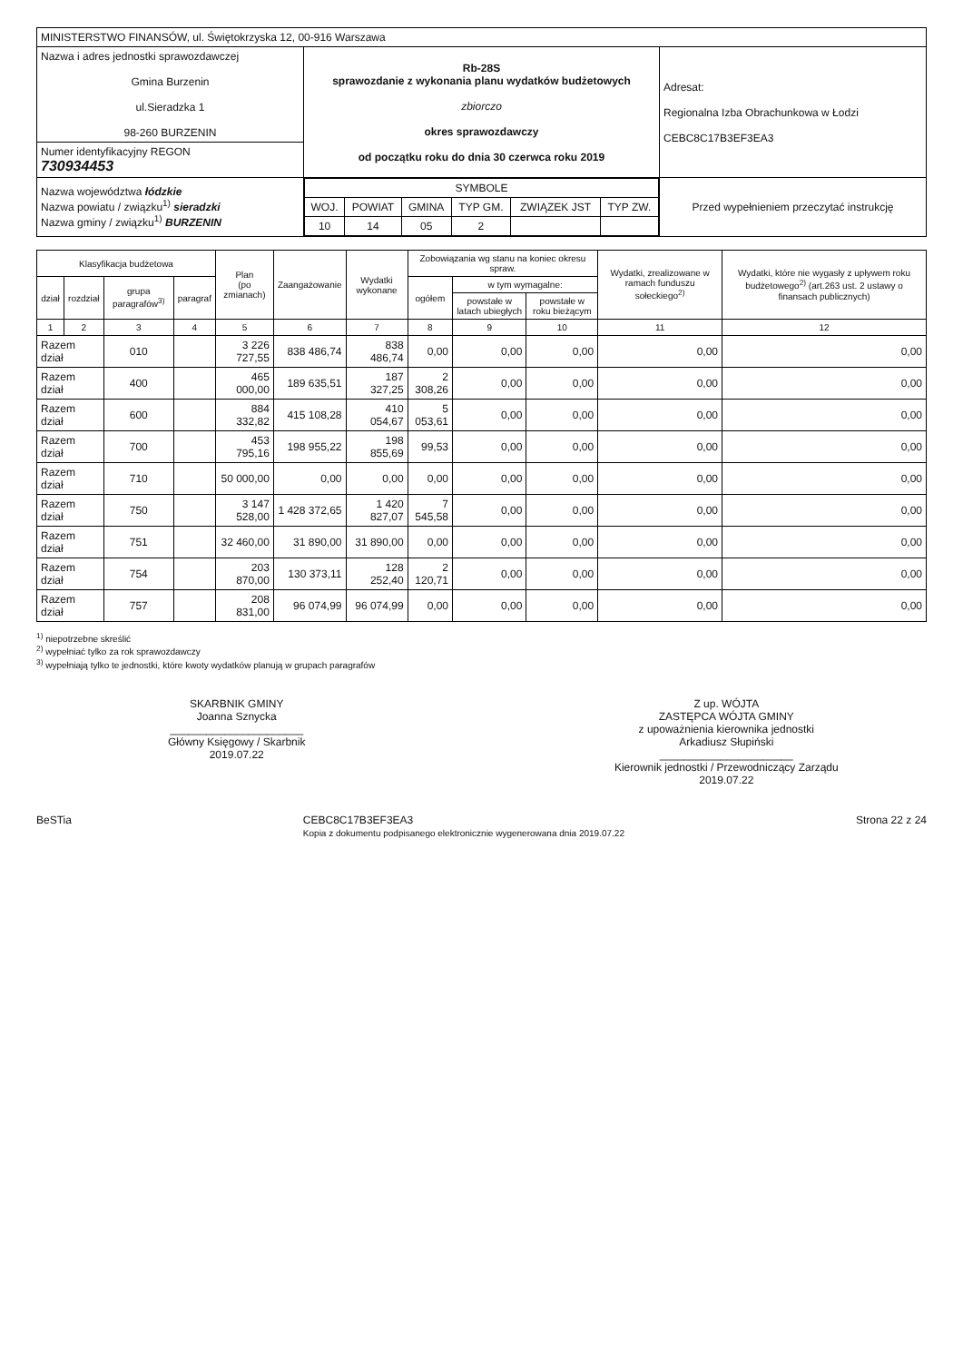| MINISTERSTWO FINANSÓW, ul. Świętokrzyska 12, 00-916 Warszawa | | |
| Nazwa i adres jednostki sprawozdawczej Gmina Burzenin ul.Sieradzka 1 98-260 BURZENIN | Rb-28S sprawozdanie z wykonania planu wydatków budżetowych zbiorczo okres sprawozdawczy od początku roku do dnia 30 czerwca roku 2019 | Adresat: Regionalna Izba Obrachunkowa w Łodzi CEBC8C17B3EF3EA3 |
| Numer identyfikacyjny REGON 730934453 | | |
| Nazwa województwa łódzkie Nazwa powiatu / związku<sup>1)</sup> sieradzki Nazwa gminy / związku<sup>1)</sup> BURZENIN | / SYMBOLE / / / / / / / --- / --- / --- / --- / --- / --- / / WOJ. / POWIAT / GMINA / TYP GM. / ZWIĄZEK JST / TYP ZW. / / 10 / 14 / 05 / 2 / / / | Przed wypełnieniem przeczytać instrukcję |
| Klasyfikacja budżetowa | | | | Plan (po zmianach) | Zaangażowanie | Wydatki wykonane | Zobowiązania wg stanu na koniec okresu spraw. | | | Wydatki, zrealizowane w ramach funduszu sołeckiego<sup>2)</sup> | Wydatki, które nie wygasły z upływem roku budżetowego<sup>2)</sup> (art.263 ust. 2 ustawy o finansach publicznych) |
| --- | --- | --- | --- | --- | --- | --- | --- | --- | --- | --- | --- |
| dział | rozdział | grupa paragrafów<sup>3)</sup> | paragraf | | | | ogółem | w tym wymagalne: | | | |
| | | | | | | | | powstałe w latach ubiegłych | powstałe w roku bieżącym | | |
| 1 | 2 | 3 | 4 | 5 | 6 | 7 | 8 | 9 | 10 | 11 | 12 |
| Razem dział | | 010 | | 3 226 727,55 | 838 486,74 | 838 486,74 | 0,00 | 0,00 | 0,00 | 0,00 | 0,00 |
| Razem dział | | 400 | | 465 000,00 | 189 635,51 | 187 327,25 | 2 308,26 | 0,00 | 0,00 | 0,00 | 0,00 |
| Razem dział | | 600 | | 884 332,82 | 415 108,28 | 410 054,67 | 5 053,61 | 0,00 | 0,00 | 0,00 | 0,00 |
| Razem dział | | 700 | | 453 795,16 | 198 955,22 | 198 855,69 | 99,53 | 0,00 | 0,00 | 0,00 | 0,00 |
| Razem dział | | 710 | | 50 000,00 | 0,00 | 0,00 | 0,00 | 0,00 | 0,00 | 0,00 | 0,00 |
| Razem dział | | 750 | | 3 147 528,00 | 1 428 372,65 | 1 420 827,07 | 7 545,58 | 0,00 | 0,00 | 0,00 | 0,00 |
| Razem dział | | 751 | | 32 460,00 | 31 890,00 | 31 890,00 | 0,00 | 0,00 | 0,00 | 0,00 | 0,00 |
| Razem dział | | 754 | | 203 870,00 | 130 373,11 | 128 252,40 | 2 120,71 | 0,00 | 0,00 | 0,00 | 0,00 |
| Razem dział | | 757 | | 208 831,00 | 96 074,99 | 96 074,99 | 0,00 | 0,00 | 0,00 | 0,00 | 0,00 |
<sup>1)</sup> niepotrzebne skreślić
<sup>2)</sup> wypełniać tylko za rok sprawozdawczy
<sup>3)</sup> wypełniają tylko te jednostki, które kwoty wydatków planują w grupach paragrafów
SKARBNIK GMINY
Joanna Sznycka
______________________
Główny Księgowy / Skarbnik
2019.07.22
Z up. WÓJTA
ZASTĘPCA WÓJTA GMINY
z upoważnienia kierownika jednostki
Arkadiusz Słupiński
______________________
Kierownik jednostki / Przewodniczący Zarządu
2019.07.22
BeSTia CEBC8C17B3EF3EA3
Kopia z dokumentu podpisanego elektronicznie wygenerowana dnia 2019.07.22 Strona 22 z 24